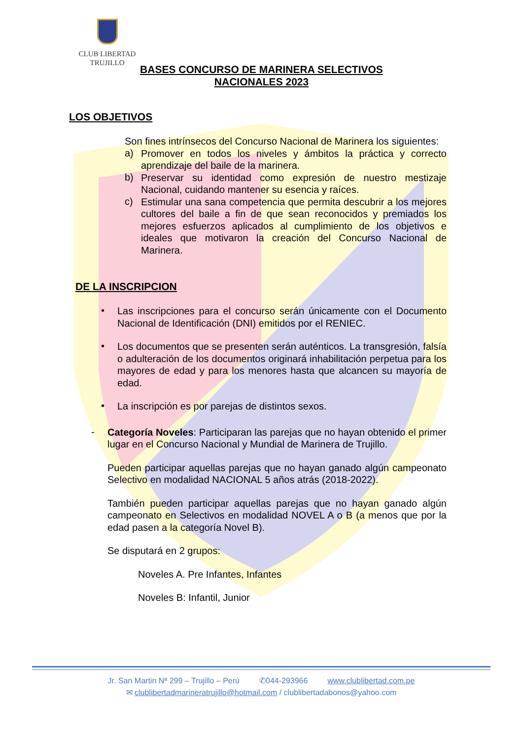CLUB LIBERTAD
TRUJILLO
BASES CONCURSO DE MARINERA SELECTIVOS
NACIONALES 2023
LOS OBJETIVOS
Son fines intrínsecos del Concurso Nacional de Marinera los siguientes:
a)
Promover en todos los niveles y ámbitos la práctica y correcto aprendizaje del baile de la marinera.
b)
Preservar su identidad como expresión de nuestro mestizaje Nacional, cuidando mantener su esencia y raíces.
c)
Estimular una sana competencia que permita descubrir a los mejores cultores del baile a fin de que sean reconocidos y premiados los mejores esfuerzos aplicados al cumplimiento de los objetivos e ideales que motivaron la creación del Concurso Nacional de Marinera.
DE LA INSCRIPCION
•
Las inscripciones para el concurso serán únicamente con el Documento Nacional de Identificación (DNI) emitidos por el RENIEC.
•
Los documentos que se presenten serán auténticos. La transgresión, falsía o adulteración de los documentos originará inhabilitación perpetua para los mayores de edad y para los menores hasta que alcancen su mayoría de edad.
•
La inscripción es por parejas de distintos sexos.
-
Categoría Noveles: Participaran las parejas que no hayan obtenido el primer lugar en el Concurso Nacional y Mundial de Marinera de Trujillo.
Pueden participar aquellas parejas que no hayan ganado algún campeonato Selectivo en modalidad NACIONAL 5 años atrás (2018-2022).
También pueden participar aquellas parejas que no hayan ganado algún campeonato en Selectivos en modalidad NOVEL A o B (a menos que por la edad pasen a la categoría Novel B).
Se disputará en 2 grupos:
Noveles A. Pre Infantes, Infantes
Noveles B: Infantil, Junior
Jr. San Martin Nª 299 – Trujillo – Perú ✆044-293966 www.clublibertad.com.pe
✉ clublibertadmarineratrujillo@hotmail.com / clublibertadabonos@yahoo.com